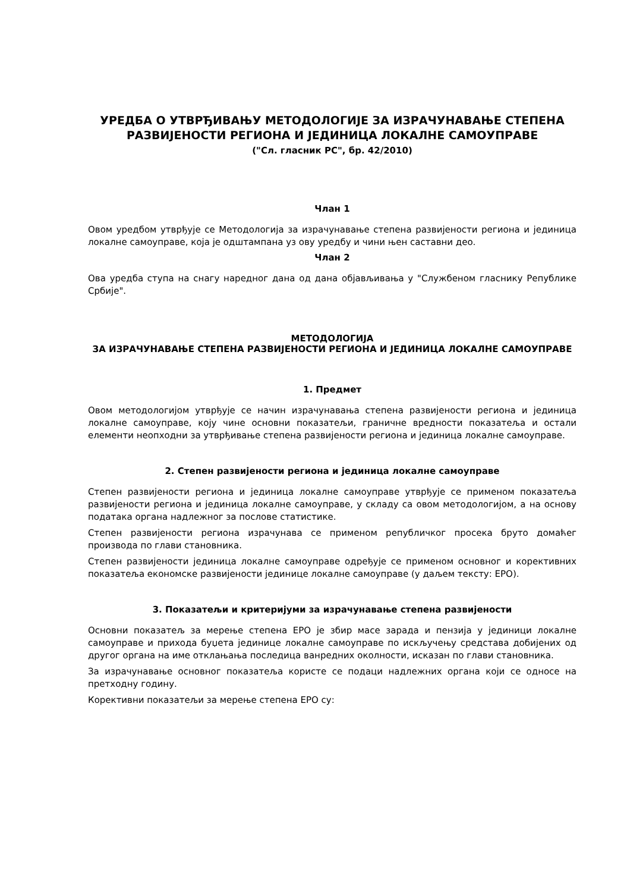УРЕДБА О УТВРЂИВАЊУ МЕТОДОЛОГИЈЕ ЗА ИЗРАЧУНАВАЊЕ СТЕПЕНА РАЗВИЈЕНОСТИ РЕГИОНА И ЈЕДИНИЦА ЛОКАЛНЕ САМОУПРАВЕ
("Сл. гласник РС", бр. 42/2010)
Члан 1
Овом уредбом утврђује се Методологија за израчунавање степена развијености региона и јединица локалне самоуправе, која је одштампана уз ову уредбу и чини њен саставни део.
Члан 2
Ова уредба ступа на снагу наредног дана од дана објављивања у "Службеном гласнику Републике Србије".
МЕТОДОЛОГИЈА
ЗА ИЗРАЧУНАВАЊЕ СТЕПЕНА РАЗВИЈЕНОСТИ РЕГИОНА И ЈЕДИНИЦА ЛОКАЛНЕ САМОУПРАВЕ
1. Предмет
Овом методологијом утврђује се начин израчунавања степена развијености региона и јединица локалне самоуправе, коју чине основни показатељи, граничне вредности показатеља и остали елементи неопходни за утврђивање степена развијености региона и јединица локалне самоуправе.
2. Степен развијености региона и јединица локалне самоуправе
Степен развијености региона и јединица локалне самоуправе утврђује се применом показатеља развијености региона и јединица локалне самоуправе, у складу са овом методологијом, а на основу података органа надлежног за послове статистике.
Степен развијености региона израчунава се применом републичког просека бруто домаћег производа по глави становника.
Степен развијености јединица локалне самоуправе одређује се применом основног и корективних показатеља економске развијености јединице локалне самоуправе (у даљем тексту: ЕРО).
3. Показатељи и критеријуми за израчунавање степена развијености
Основни показатељ за мерење степена ЕРО је збир масе зарада и пензија у јединици локалне самоуправе и прихода буџета јединице локалне самоуправе по искључењу средстава добијених од другог органа на име отклањања последица ванредних околности, исказан по глави становника.
За израчунавање основног показатеља користе се подаци надлежних органа који се односе на претходну годину.
Корективни показатељи за мерење степена ЕРО су: